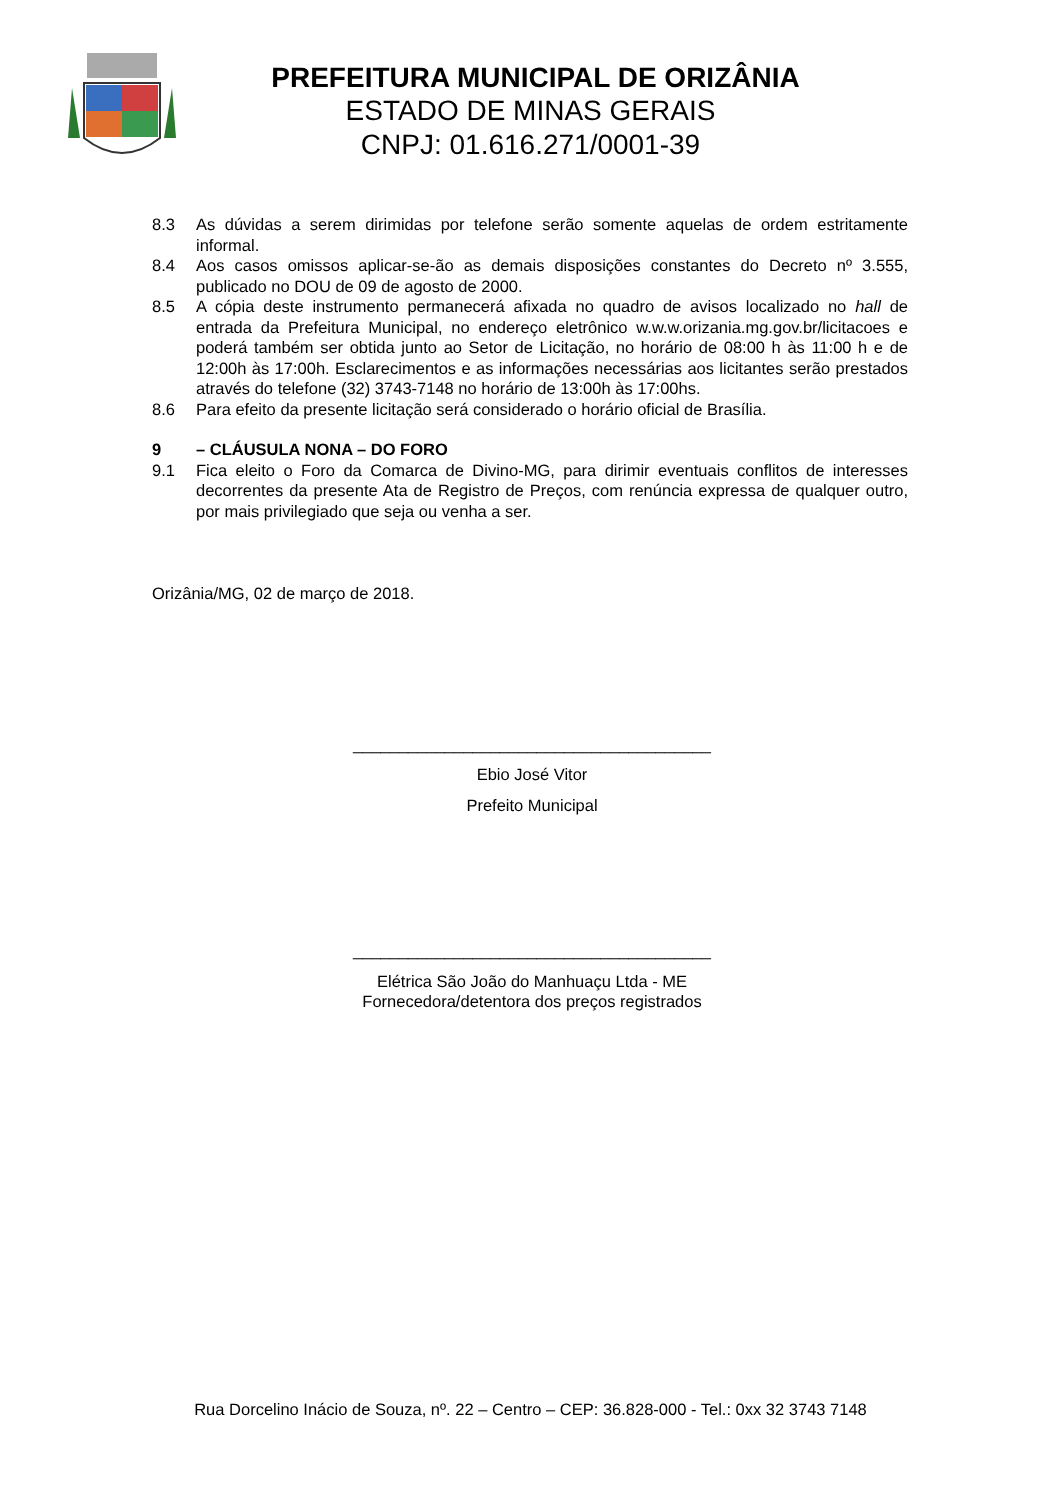PREFEITURA MUNICIPAL DE ORIZÂNIA
ESTADO DE MINAS GERAIS
CNPJ: 01.616.271/0001-39
8.3 As dúvidas a serem dirimidas por telefone serão somente aquelas de ordem estritamente informal.
8.4 Aos casos omissos aplicar-se-ão as demais disposições constantes do Decreto nº 3.555, publicado no DOU de 09 de agosto de 2000.
8.5 A cópia deste instrumento permanecerá afixada no quadro de avisos localizado no hall de entrada da Prefeitura Municipal, no endereço eletrônico w.w.w.orizania.mg.gov.br/licitacoes e poderá também ser obtida junto ao Setor de Licitação, no horário de 08:00 h às 11:00 h e de 12:00h às 17:00h. Esclarecimentos e as informações necessárias aos licitantes serão prestados através do telefone (32) 3743-7148 no horário de 13:00h às 17:00hs.
8.6 Para efeito da presente licitação será considerado o horário oficial de Brasília.
9 – CLÁUSULA NONA – DO FORO
9.1 Fica eleito o Foro da Comarca de Divino-MG, para dirimir eventuais conflitos de interesses decorrentes da presente Ata de Registro de Preços, com renúncia expressa de qualquer outro, por mais privilegiado que seja ou venha a ser.
Orizânia/MG, 02 de março de 2018.
_______________________________________
Ebio José Vitor
Prefeito Municipal
_______________________________________
Elétrica São João do Manhuaçu Ltda - ME
Fornecedora/detentora dos preços registrados
Rua Dorcelino Inácio de Souza, nº. 22 – Centro – CEP: 36.828-000 - Tel.: 0xx 32 3743 7148